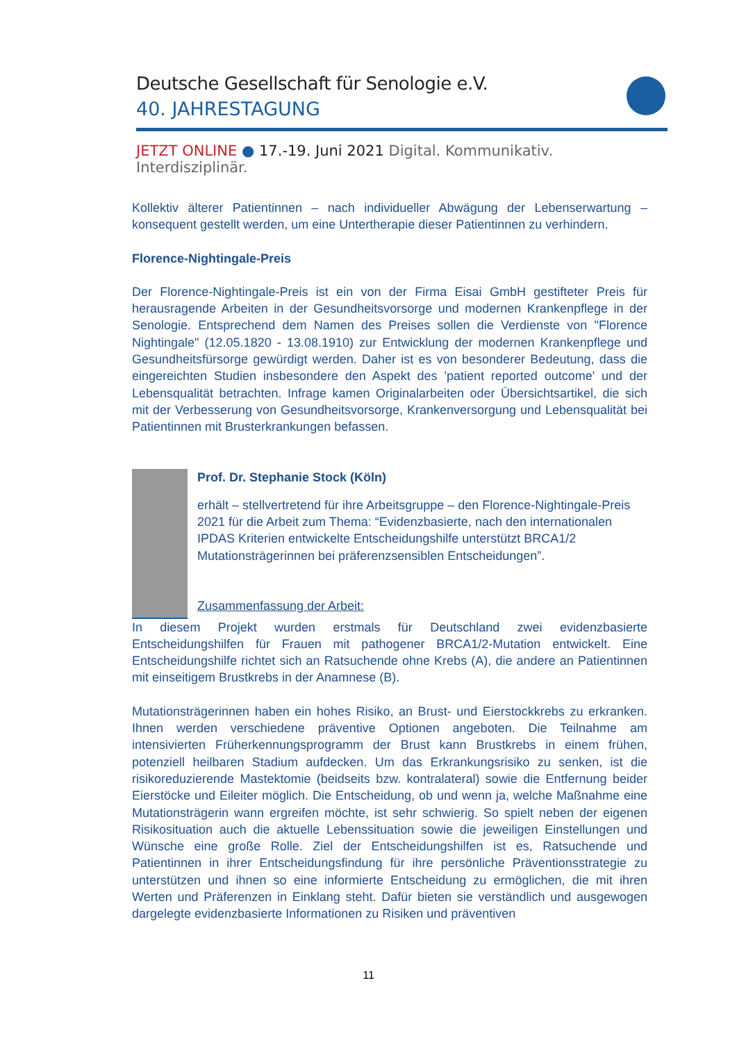Deutsche Gesellschaft für Senologie e.V.
40. JAHRESTAGUNG
JETZT ONLINE ● 17.-19. Juni 2021 Digital. Kommunikativ. Interdisziplinär.
Kollektiv älterer Patientinnen – nach individueller Abwägung der Lebenserwartung – konsequent gestellt werden, um eine Untertherapie dieser Patientinnen zu verhindern.
Florence-Nightingale-Preis
Der Florence-Nightingale-Preis ist ein von der Firma Eisai GmbH gestifteter Preis für herausragende Arbeiten in der Gesundheitsvorsorge und modernen Krankenpflege in der Senologie. Entsprechend dem Namen des Preises sollen die Verdienste von "Florence Nightingale" (12.05.1820 - 13.08.1910) zur Entwicklung der modernen Krankenpflege und Gesundheitsfürsorge gewürdigt werden. Daher ist es von besonderer Bedeutung, dass die eingereichten Studien insbesondere den Aspekt des 'patient reported outcome' und der Lebensqualität betrachten. Infrage kamen Originalarbeiten oder Übersichtsartikel, die sich mit der Verbesserung von Gesundheitsvorsorge, Krankenversorgung und Lebensqualität bei Patientinnen mit Brusterkrankungen befassen.
Prof. Dr. Stephanie Stock (Köln)
erhält – stellvertretend für ihre Arbeitsgruppe – den Florence-Nightingale-Preis 2021 für die Arbeit zum Thema: “Evidenzbasierte, nach den internationalen IPDAS Kriterien entwickelte Entscheidungshilfe unterstützt BRCA1/2 Mutationsträgerinnen bei präferenzsensiblen Entscheidungen”.
Zusammenfassung der Arbeit:
In diesem Projekt wurden erstmals für Deutschland zwei evidenzbasierte Entscheidungshilfen für Frauen mit pathogener BRCA1/2-Mutation entwickelt. Eine Entscheidungshilfe richtet sich an Ratsuchende ohne Krebs (A), die andere an Patientinnen mit einseitigem Brustkrebs in der Anamnese (B).
Mutationsträgerinnen haben ein hohes Risiko, an Brust- und Eierstockkrebs zu erkranken. Ihnen werden verschiedene präventive Optionen angeboten. Die Teilnahme am intensivierten Früherkennungsprogramm der Brust kann Brustkrebs in einem frühen, potenziell heilbaren Stadium aufdecken. Um das Erkrankungsrisiko zu senken, ist die risikoreduzierende Mastektomie (beidseits bzw. kontralateral) sowie die Entfernung beider Eierstöcke und Eileiter möglich. Die Entscheidung, ob und wenn ja, welche Maßnahme eine Mutationsträgerin wann ergreifen möchte, ist sehr schwierig. So spielt neben der eigenen Risikosituation auch die aktuelle Lebenssituation sowie die jeweiligen Einstellungen und Wünsche eine große Rolle. Ziel der Entscheidungshilfen ist es, Ratsuchende und Patientinnen in ihrer Entscheidungsfindung für ihre persönliche Präventionsstrategie zu unterstützen und ihnen so eine informierte Entscheidung zu ermöglichen, die mit ihren Werten und Präferenzen in Einklang steht. Dafür bieten sie verständlich und ausgewogen dargelegte evidenzbasierte Informationen zu Risiken und präventiven
11